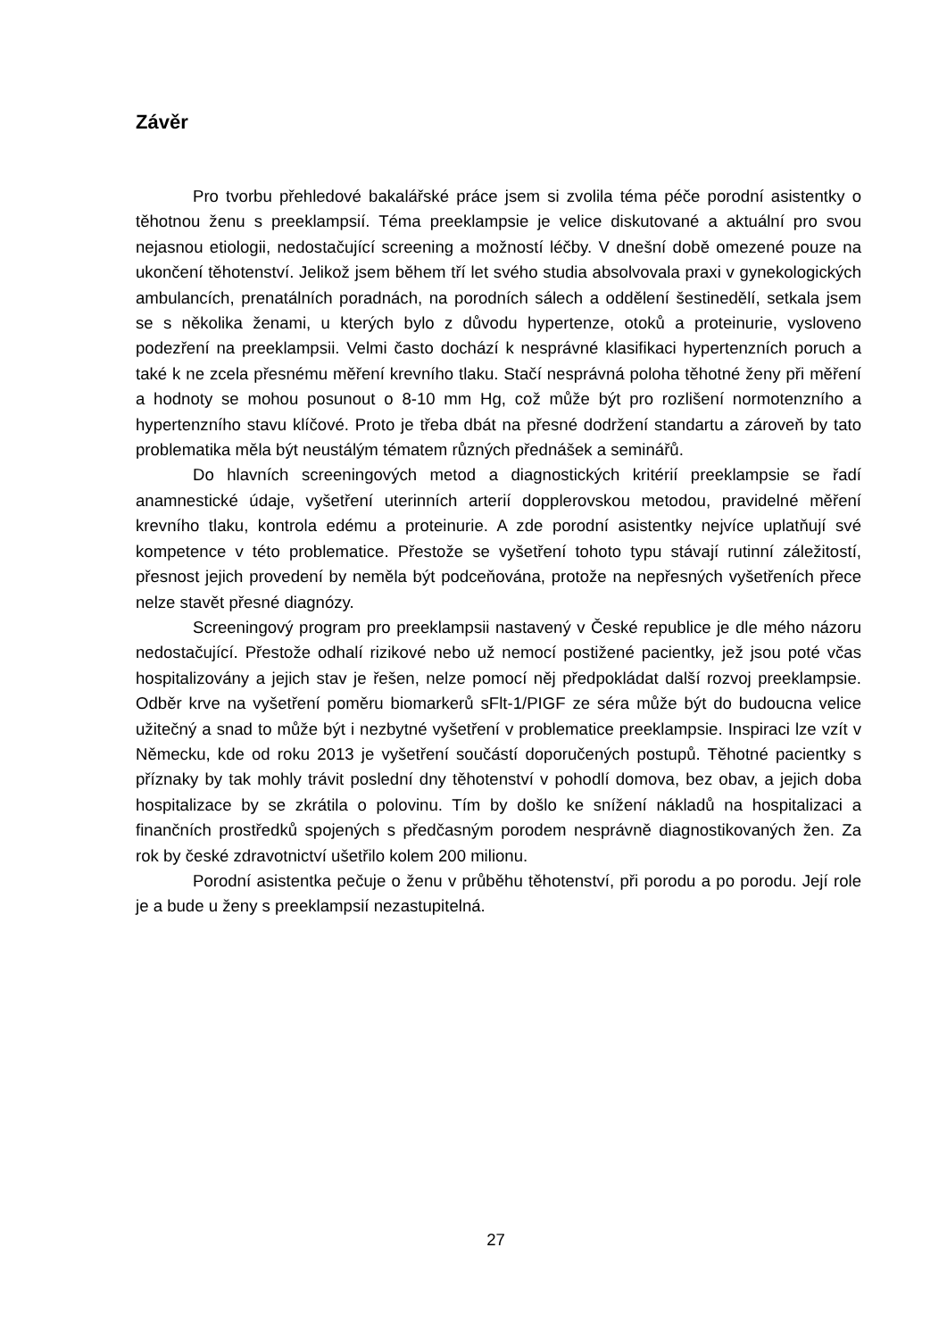Závěr
Pro tvorbu přehledové bakalářské práce jsem si zvolila téma péče porodní asistentky o těhotnou ženu s preeklampsií. Téma preeklampsie je velice diskutované a aktuální pro svou nejasnou etiologii, nedostačující screening a možností léčby. V dnešní době omezené pouze na ukončení těhotenství. Jelikož jsem během tří let svého studia absolvovala praxi v gynekologických ambulancích, prenatálních poradnách, na porodních sálech a oddělení šestinedělí, setkala jsem se s několika ženami, u kterých bylo z důvodu hypertenze, otoků a proteinurie, vysloveno podezření na preeklampsii. Velmi často dochází k nesprávné klasifikaci hypertenzních poruch a také k ne zcela přesnému měření krevního tlaku. Stačí nesprávná poloha těhotné ženy při měření a hodnoty se mohou posunout o 8-10 mm Hg, což může být pro rozlišení normotenzního a hypertenzního stavu klíčové. Proto je třeba dbát na přesné dodržení standartu a zároveň by tato problematika měla být neustálým tématem různých přednášek a seminářů.
Do hlavních screeningových metod a diagnostických kritérií preeklampsie se řadí anamnestické údaje, vyšetření uterinních arterií dopplerovskou metodou, pravidelné měření krevního tlaku, kontrola edému a proteinurie. A zde porodní asistentky nejvíce uplatňují své kompetence v této problematice. Přestože se vyšetření tohoto typu stávají rutinní záležitostí, přesnost jejich provedení by neměla být podceňována, protože na nepřesných vyšetřeních přece nelze stavět přesné diagnózy.
Screeningový program pro preeklampsii nastavený v České republice je dle mého názoru nedostačující. Přestože odhalí rizikové nebo už nemocí postižené pacientky, jež jsou poté včas hospitalizovány a jejich stav je řešen, nelze pomocí něj předpokládat další rozvoj preeklampsie. Odběr krve na vyšetření poměru biomarkerů sFlt-1/PIGF ze séra může být do budoucna velice užitečný a snad to může být i nezbytné vyšetření v problematice preeklampsie. Inspiraci lze vzít v Německu, kde od roku 2013 je vyšetření součástí doporučených postupů. Těhotné pacientky s příznaky by tak mohly trávit poslední dny těhotenství v pohodlí domova, bez obav, a jejich doba hospitalizace by se zkrátila o polovinu. Tím by došlo ke snížení nákladů na hospitalizaci a finančních prostředků spojených s předčasným porodem nesprávně diagnostikovaných žen. Za rok by české zdravotnictví ušetřilo kolem 200 milionu.
Porodní asistentka pečuje o ženu v průběhu těhotenství, při porodu a po porodu. Její role je a bude u ženy s preeklampsií nezastupitelná.
27